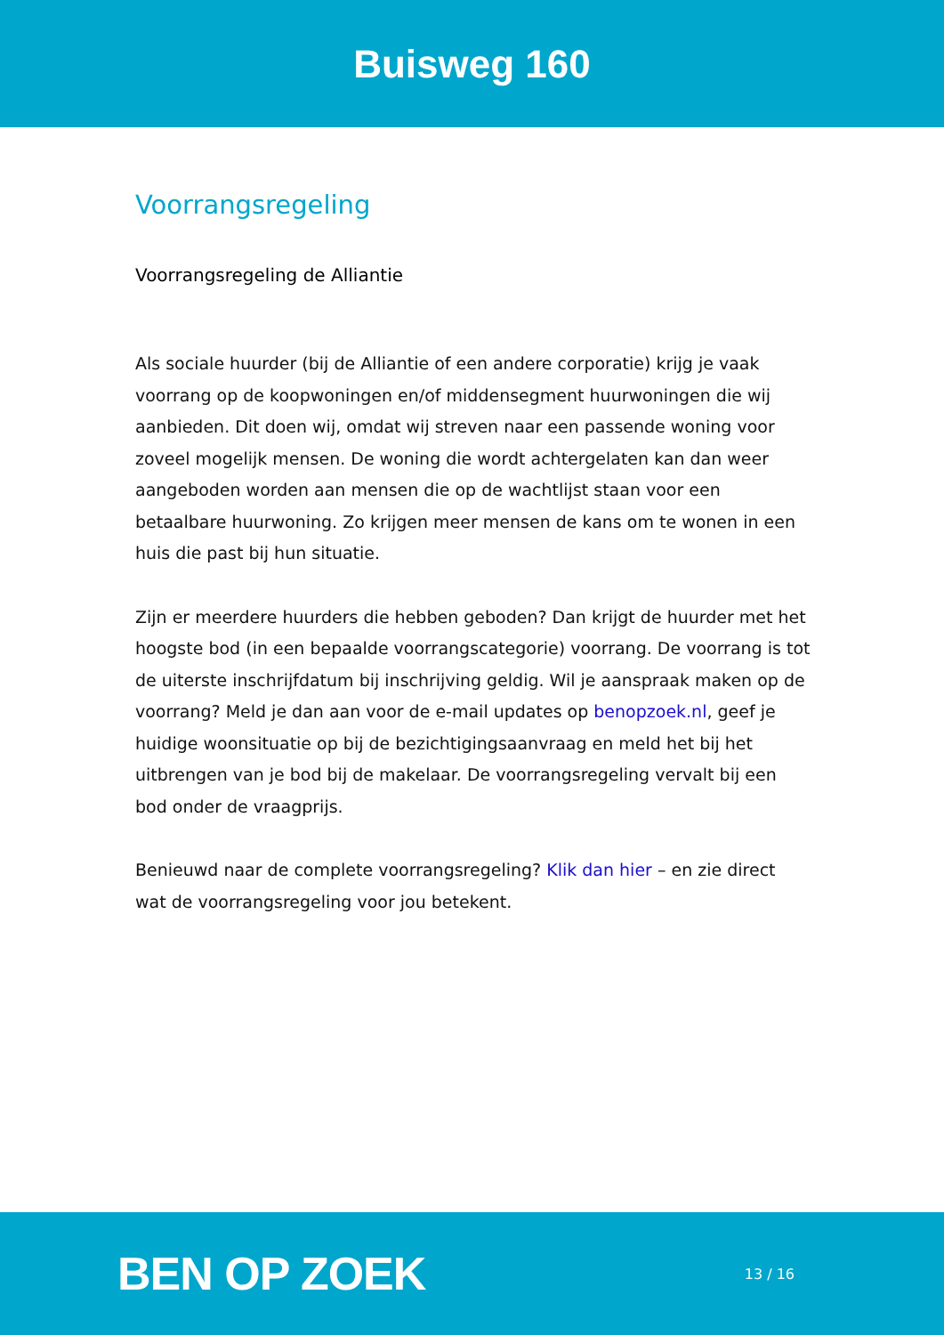Buisweg 160
Voorrangsregeling
Voorrangsregeling de Alliantie
Als sociale huurder (bij de Alliantie of een andere corporatie) krijg je vaak voorrang op de koopwoningen en/of middensegment huurwoningen die wij aanbieden. Dit doen wij, omdat wij streven naar een passende woning voor zoveel mogelijk mensen. De woning die wordt achtergelaten kan dan weer aangeboden worden aan mensen die op de wachtlijst staan voor een betaalbare huurwoning. Zo krijgen meer mensen de kans om te wonen in een huis die past bij hun situatie.
Zijn er meerdere huurders die hebben geboden? Dan krijgt de huurder met het hoogste bod (in een bepaalde voorrangscategorie) voorrang. De voorrang is tot de uiterste inschrijfdatum bij inschrijving geldig. Wil je aanspraak maken op de voorrang? Meld je dan aan voor de e-mail updates op benopzoek.nl, geef je huidige woonsituatie op bij de bezichtigingsaanvraag en meld het bij het uitbrengen van je bod bij de makelaar. De voorrangsregeling vervalt bij een bod onder de vraagprijs.
Benieuwd naar de complete voorrangsregeling? Klik dan hier – en zie direct wat de voorrangsregeling voor jou betekent.
BEN OP ZOEK
13 / 16